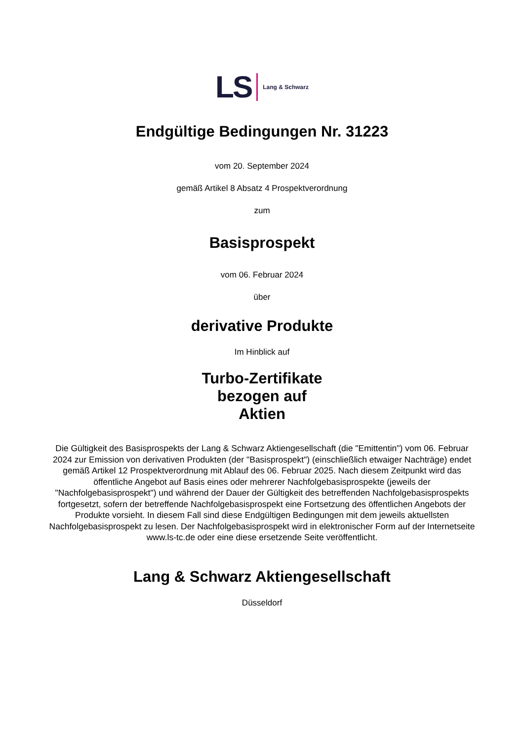LS Lang & Schwarz
Endgültige Bedingungen Nr. 31223
vom 20. September 2024
gemäß Artikel 8 Absatz 4 Prospektverordnung
zum
Basisprospekt
vom 06. Februar 2024
über
derivative Produkte
Im Hinblick auf
Turbo-Zertifikate
bezogen auf
Aktien
Die Gültigkeit des Basisprospekts der Lang & Schwarz Aktiengesellschaft (die "Emittentin") vom 06. Februar 2024 zur Emission von derivativen Produkten (der "Basisprospekt") (einschließlich etwaiger Nachträge) endet gemäß Artikel 12 Prospektverordnung mit Ablauf des 06. Februar 2025. Nach diesem Zeitpunkt wird das öffentliche Angebot auf Basis eines oder mehrerer Nachfolgebasisprospekte (jeweils der "Nachfolgebasisprospekt") und während der Dauer der Gültigkeit des betreffenden Nachfolgebasisprospekts fortgesetzt, sofern der betreffende Nachfolgebasisprospekt eine Fortsetzung des öffentlichen Angebots der Produkte vorsieht. In diesem Fall sind diese Endgültigen Bedingungen mit dem jeweils aktuellsten Nachfolgebasisprospekt zu lesen. Der Nachfolgebasisprospekt wird in elektronischer Form auf der Internetseite www.ls-tc.de oder eine diese ersetzende Seite veröffentlicht.
Lang & Schwarz Aktiengesellschaft
Düsseldorf